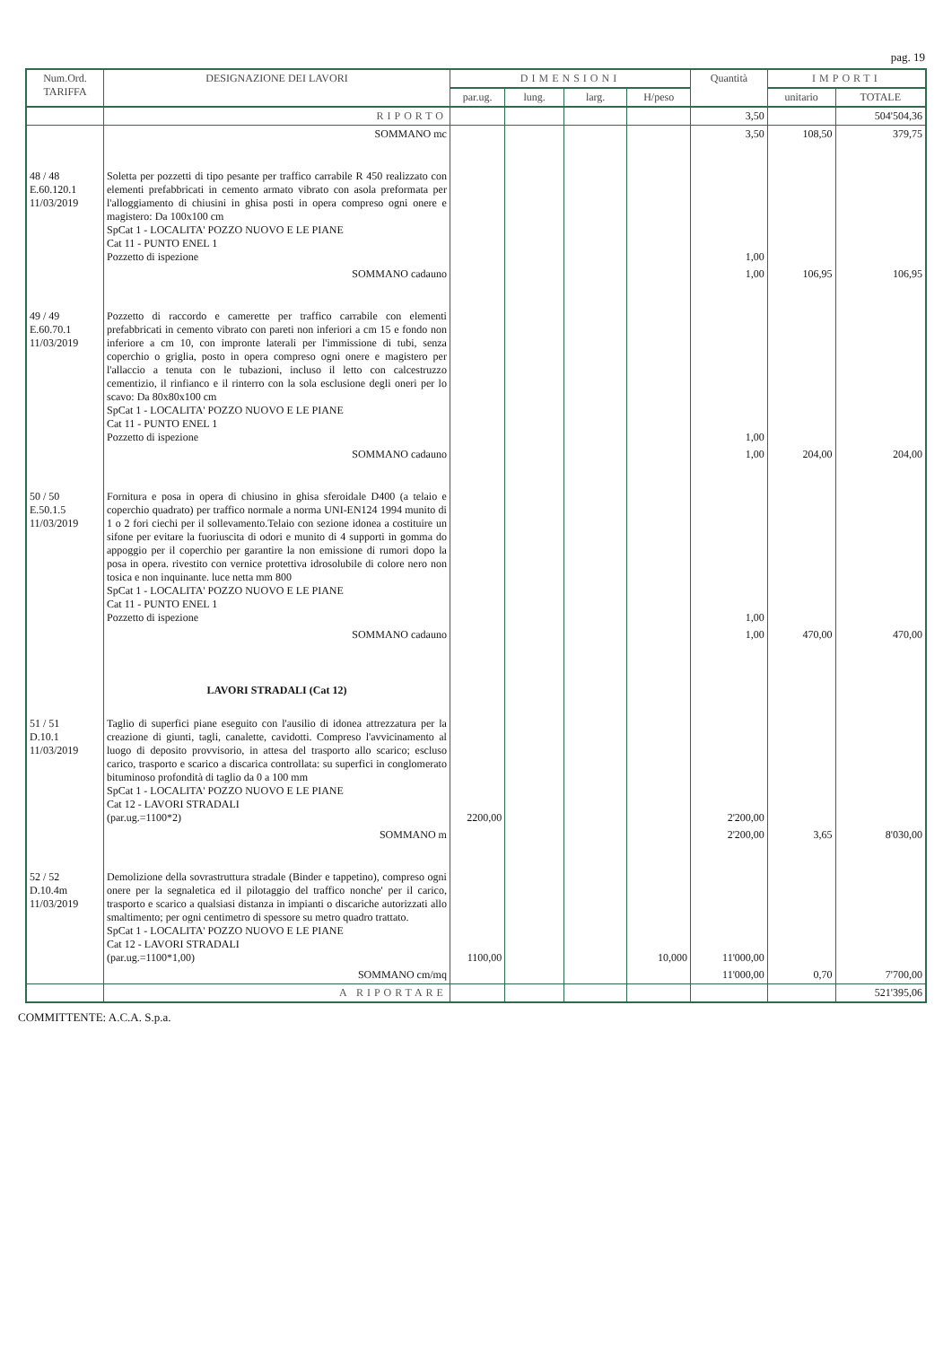pag. 19
| Num.Ord. TARIFFA | DESIGNAZIONE DEI LAVORI | DIMENSIONI | | | | Quantità | IMPORTI | |
| --- | --- | --- | --- | --- | --- | --- | --- | --- |
| | | par.ug. | lung. | larg. | H/peso | | unitario | TOTALE |
| | RIPORTO | | | | | 3,50 | | 504'504,36 |
| | SOMMANO mc | | | | | 3,50 | 108,50 | 379,75 |
| 48 / 48 E.60.120.1 11/03/2019 | Soletta per pozzetti di tipo pesante per traffico carrabile R 450 realizzato con elementi prefabbricati in cemento armato vibrato con asola preformata per l'alloggiamento di chiusini in ghisa posti in opera compreso ogni onere e magistero: Da 100x100 cm SpCat 1 - LOCALITA' POZZO NUOVO E LE PIANE Cat 11 - PUNTO ENEL 1 Pozzetto di ispezione | | | | | 1,00 | | |
| | SOMMANO cadauno | | | | | 1,00 | 106,95 | 106,95 |
| 49 / 49 E.60.70.1 11/03/2019 | Pozzetto di raccordo e camerette per traffico carrabile con elementi prefabbricati in cemento vibrato con pareti non inferiori a cm 15 e fondo non inferiore a cm 10, con impronte laterali per l'immissione di tubi, senza coperchio o griglia, posto in opera compreso ogni onere e magistero per l'allaccio a tenuta con le tubazioni, incluso il letto con calcestruzzo cementizio, il rinfianco e il rinterro con la sola esclusione degli oneri per lo scavo: Da 80x80x100 cm SpCat 1 - LOCALITA' POZZO NUOVO E LE PIANE Cat 11 - PUNTO ENEL 1 Pozzetto di ispezione | | | | | 1,00 | | |
| | SOMMANO cadauno | | | | | 1,00 | 204,00 | 204,00 |
| 50 / 50 E.50.1.5 11/03/2019 | Fornitura e posa in opera di chiusino in ghisa sferoidale D400 (a telaio e coperchio quadrato) per traffico normale a norma UNI-EN124 1994 munito di 1 o 2 fori ciechi per il sollevamento.Telaio con sezione idonea a costituire un sifone per evitare la fuoriuscita di odori e munito di 4 supporti in gomma do appoggio per il coperchio per garantire la non emissione di rumori dopo la posa in opera. rivestito con vernice protettiva idrosolubile di colore nero non tosica e non inquinante. luce netta mm 800 SpCat 1 - LOCALITA' POZZO NUOVO E LE PIANE Cat 11 - PUNTO ENEL 1 Pozzetto di ispezione | | | | | 1,00 | | |
| | SOMMANO cadauno | | | | | 1,00 | 470,00 | 470,00 |
| | LAVORI STRADALI (Cat 12) | | | | | | | |
| 51 / 51 D.10.1 11/03/2019 | Taglio di superfici piane eseguito con l'ausilio di idonea attrezzatura per la creazione di giunti, tagli, canalette, cavidotti. Compreso l'avvicinamento al luogo di deposito provvisorio, in attesa del trasporto allo scarico; escluso carico, trasporto e scarico a discarica controllata: su superfici in conglomerato bituminoso profondità di taglio da 0 a 100 mm SpCat 1 - LOCALITA' POZZO NUOVO E LE PIANE Cat 12 - LAVORI STRADALI (par.ug.=1100*2) | 2200,00 | | | | 2'200,00 | | |
| | SOMMANO m | | | | | 2'200,00 | 3,65 | 8'030,00 |
| 52 / 52 D.10.4m 11/03/2019 | Demolizione della sovrastruttura stradale (Binder e tappetino), compreso ogni onere per la segnaletica ed il pilotaggio del traffico nonche' per il carico, trasporto e scarico a qualsiasi distanza in impianti o discariche autorizzati allo smaltimento; per ogni centimetro di spessore su metro quadro trattato. SpCat 1 - LOCALITA' POZZO NUOVO E LE PIANE Cat 12 - LAVORI STRADALI (par.ug.=1100*1,00) | 1100,00 | | | 10,000 | 11'000,00 | | |
| | SOMMANO cm/mq | | | | | 11'000,00 | 0,70 | 7'700,00 |
| | A RIPORTARE | | | | | | | 521'395,06 |
COMMITTENTE: A.C.A. S.p.a.